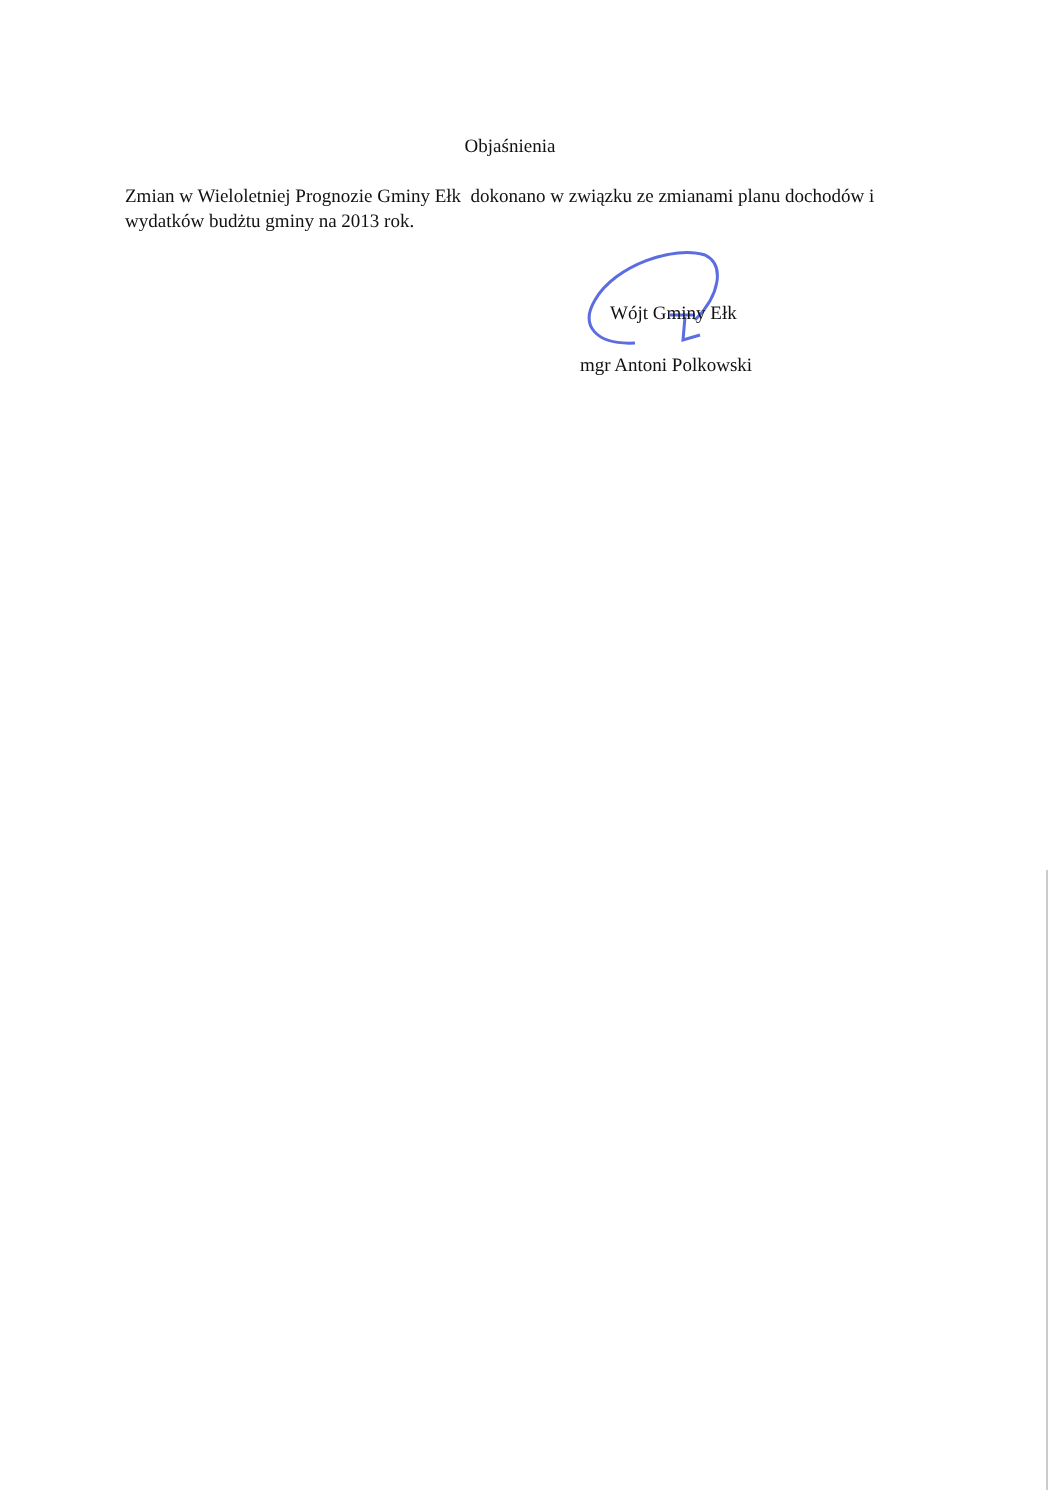Objaśnienia
Zmian w Wieloletniej Prognozie Gminy Ełk dokonano w związku ze zmianami planu dochodów i wydatków budżtu gminy na 2013 rok.
Wójt Gminy Ełk
mgr Antoni Polkowski